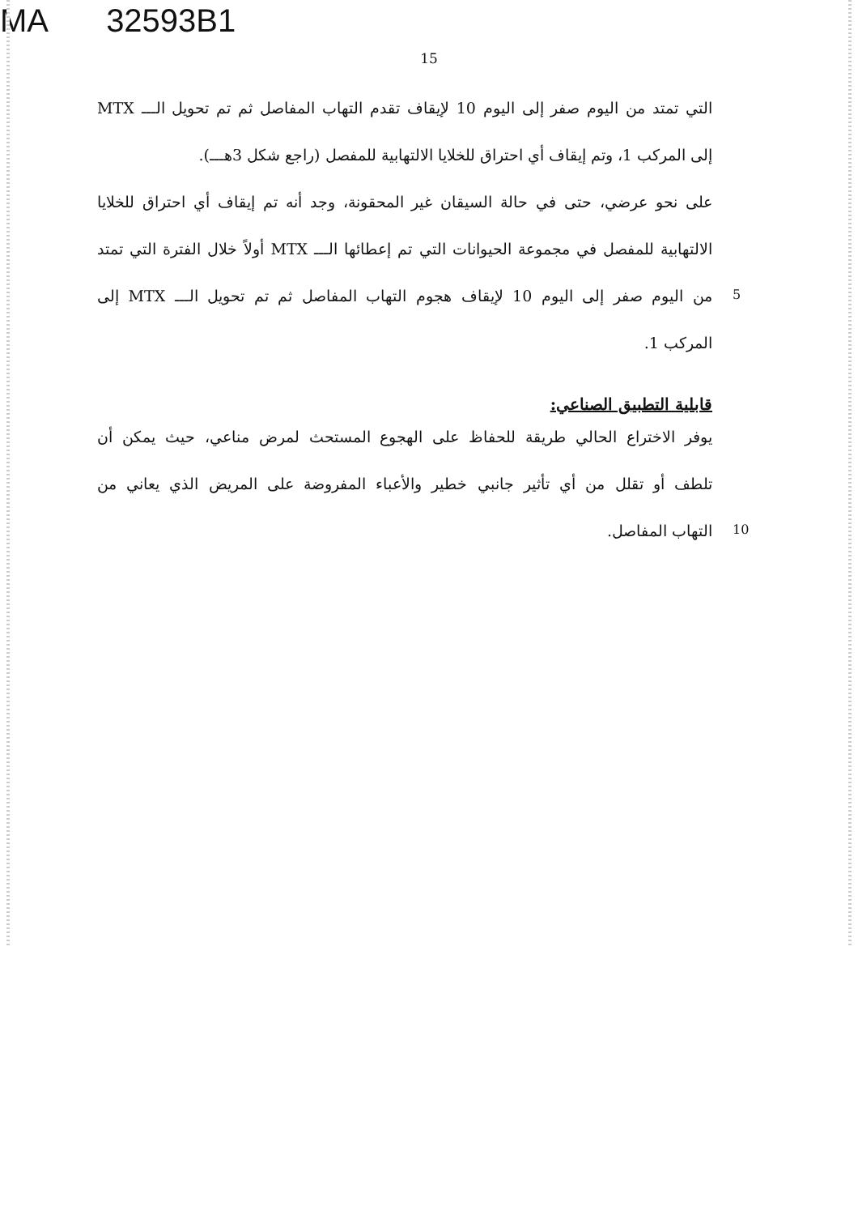MA 32593B1
15
التي تمتد من اليوم صفر إلى اليوم 10 لإيقاف تقدم التهاب المفاصل ثم تم تحويل الـــ MTX
إلى المركب 1، وتم إيقاف أي احتراق للخلايا الالتهابية للمفصل (راجع شكل 3هـــ).
على نحو عرضي، حتى في حالة السيقان غير المحقونة، وجد أنه تم إيقاف أي احتراق للخلايا
الالتهابية للمفصل في مجموعة الحيوانات التي تم إعطائها الـــ MTX أولاً خلال الفترة التي تمتد
5
من اليوم صفر إلى اليوم 10 لإيقاف هجوم التهاب المفاصل ثم تم تحويل الـــ MTX إلى
المركب 1.
قابلية التطبيق الصناعي:
يوفر الاختراع الحالي طريقة للحفاظ على الهجوع المستحث لمرض مناعي، حيث يمكن أن
تلطف أو تقلل من أي تأثير جانبي خطير والأعباء المفروضة على المريض الذي يعاني من
10
التهاب المفاصل.